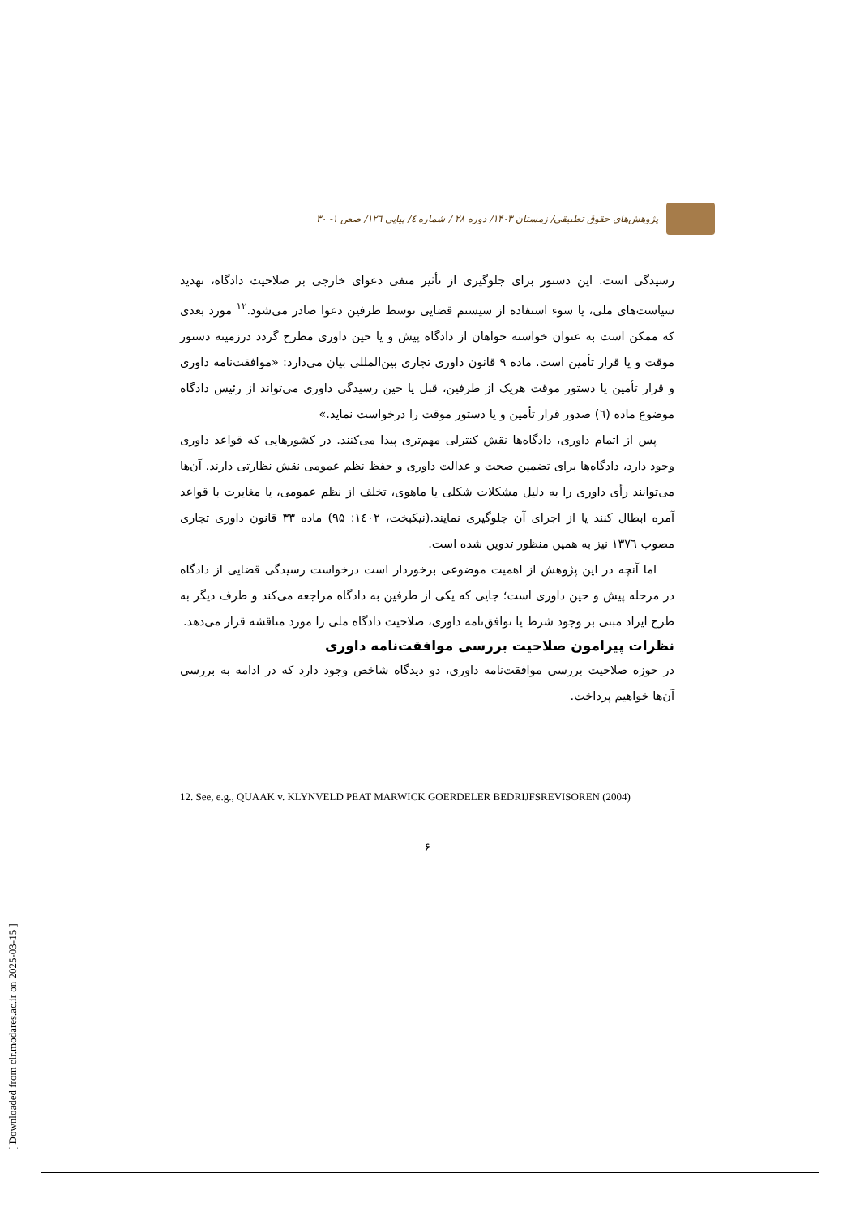[ Downloaded from clr.modares.ac.ir on 2025-03-15 ]
پژوهش‌های حقوق تطبیقی/ زمستان ۱۴۰۳/ دوره ۲۸ / شماره ٤/ پیاپی ۱۲٦/ صص ۱- ۳۰
رسیدگی است. این دستور برای جلوگیری از تأثیر منفی دعوای خارجی بر صلاحیت دادگاه، تهدید سیاست‌های ملی، یا سوء استفاده از سیستم قضایی توسط طرفین دعوا صادر می‌شود.<sup>۱۲</sup> مورد بعدی که ممکن است به عنوان خواسته خواهان از دادگاه پیش و یا حین داوری مطرح گردد درزمینه دستور موقت و یا قرار تأمین است. ماده ۹ قانون داوری تجاری بین‌المللی بیان می‌دارد: «موافقت‌نامه داوری و قرار تأمین یا دستور موقت هریک از طرفین، قبل یا حین رسیدگی داوری می‌تواند از رئیس دادگاه موضوع ماده (٦) صدور قرار تأمین و یا دستور موقت را درخواست نماید.»
پس از اتمام داوری، دادگاه‌ها نقش کنترلی مهم‌تری پیدا می‌کنند. در کشورهایی که قواعد داوری وجود دارد، دادگاه‌ها برای تضمین صحت و عدالت داوری و حفظ نظم عمومی نقش نظارتی دارند. آن‌ها می‌توانند رأی داوری را به دلیل مشکلات شکلی یا ماهوی، تخلف از نظم عمومی، یا مغایرت با قواعد آمره ابطال کنند یا از اجرای آن جلوگیری نمایند.(نیکبخت، ۱٤۰۲: ۹۵) ماده ۳۳ قانون داوری تجاری مصوب ۱۳۷٦ نیز به همین منظور تدوین شده است.
اما آنچه در این پژوهش از اهمیت موضوعی برخوردار است درخواست رسیدگی قضایی از دادگاه در مرحله پیش و حین داوری است؛ جایی که یکی از طرفین به دادگاه مراجعه می‌کند و طرف دیگر به طرح ایراد مبنی بر وجود شرط یا توافق‌نامه داوری، صلاحیت دادگاه ملی را مورد مناقشه قرار می‌دهد.
نظرات پیرامون صلاحیت بررسی موافقت‌نامه داوری
در حوزه صلاحیت بررسی موافقت‌نامه داوری، دو دیدگاه شاخص وجود دارد که در ادامه به بررسی آن‌ها خواهیم پرداخت.
12. See, e.g., QUAAK v. KLYNVELD PEAT MARWICK GOERDELER BEDRIJFSREVISOREN (2004)
۶